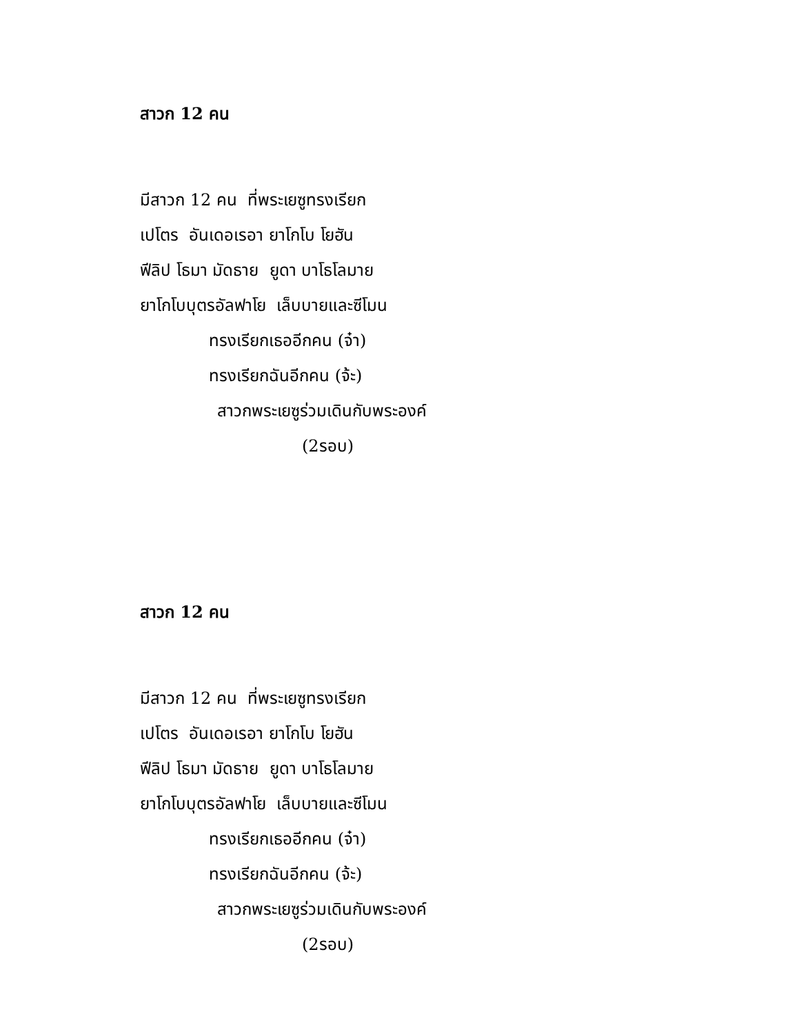สาวก 12 คน
มีสาวก 12 คน ที่พระเยซูทรงเรียก
เปโตร อันเดอเรอา ยาโกโบ โยฮัน
ฟีลิป โธมา มัดธาย ยูดา บาโธโลมาย
ยาโกโบบุตรอัลฟาโย เล็บบายและซีโมน
ทรงเรียกเธออีกคน (จ๋า)
ทรงเรียกฉันอีกคน (จ้ะ)
สาวกพระเยซูร่วมเดินกับพระองค์
(2รอบ)
สาวก 12 คน
มีสาวก 12 คน ที่พระเยซูทรงเรียก
เปโตร อันเดอเรอา ยาโกโบ โยฮัน
ฟีลิป โธมา มัดธาย ยูดา บาโธโลมาย
ยาโกโบบุตรอัลฟาโย เล็บบายและซีโมน
ทรงเรียกเธออีกคน (จ๋า)
ทรงเรียกฉันอีกคน (จ้ะ)
สาวกพระเยซูร่วมเดินกับพระองค์
(2รอบ)